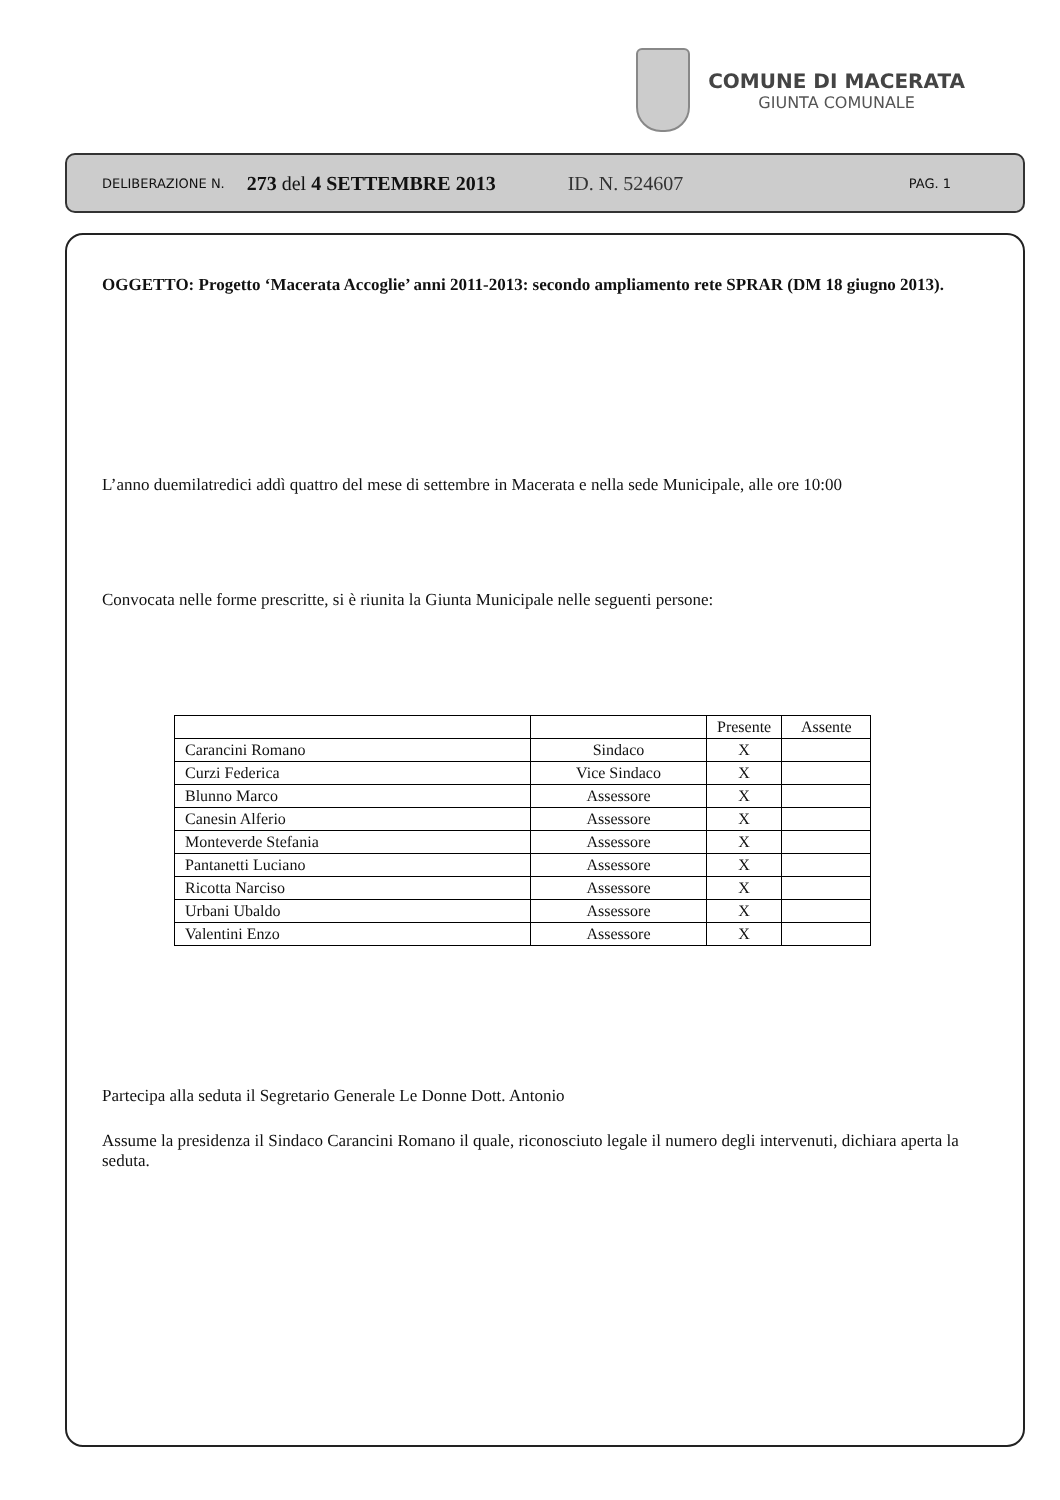COMUNE DI MACERATA
GIUNTA COMUNALE
DELIBERAZIONE N. 273 del 4 SETTEMBRE 2013 ID. N. 524607 PAG. 1
OGGETTO: Progetto ‘Macerata Accoglie’ anni 2011-2013: secondo ampliamento rete SPRAR (DM 18 giugno 2013).
L’anno duemilatredici addì quattro del mese di settembre in Macerata e nella sede Municipale, alle ore 10:00
Convocata nelle forme prescritte, si è riunita la Giunta Municipale nelle seguenti persone:
| | | Presente | Assente |
| Carancini Romano | Sindaco | X | |
| Curzi Federica | Vice Sindaco | X | |
| Blunno Marco | Assessore | X | |
| Canesin Alferio | Assessore | X | |
| Monteverde Stefania | Assessore | X | |
| Pantanetti Luciano | Assessore | X | |
| Ricotta Narciso | Assessore | X | |
| Urbani Ubaldo | Assessore | X | |
| Valentini Enzo | Assessore | X | |
Partecipa alla seduta il Segretario Generale Le Donne Dott. Antonio
Assume la presidenza il Sindaco Carancini Romano il quale, riconosciuto legale il numero degli intervenuti, dichiara aperta la seduta.